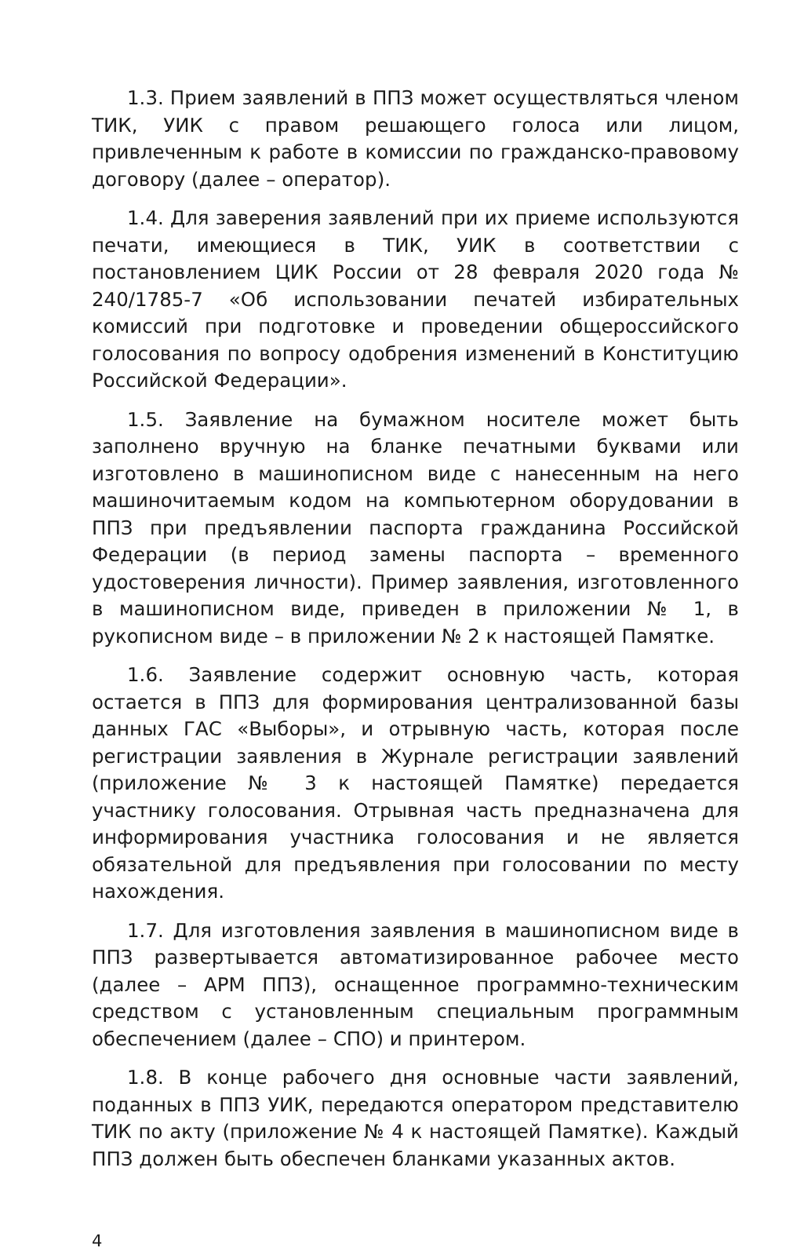1.3. Прием заявлений в ППЗ может осуществляться членом ТИК, УИК с правом решающего голоса или лицом, привлеченным к работе в комиссии по гражданско-правовому договору (далее – оператор).
1.4. Для заверения заявлений при их приеме используются печати, имеющиеся в ТИК, УИК в соответствии с постановлением ЦИК России от 28 февраля 2020 года № 240/1785-7 «Об использовании печатей избирательных комиссий при подготовке и проведении общероссийского голосования по вопросу одобрения изменений в Конституцию Российской Федерации».
1.5. Заявление на бумажном носителе может быть заполнено вручную на бланке печатными буквами или изготовлено в машинописном виде с нанесенным на него машиночитаемым кодом на компьютерном оборудовании в ППЗ при предъявлении паспорта гражданина Российской Федерации (в период замены паспорта – временного удостоверения личности). Пример заявления, изготовленного в машинописном виде, приведен в приложении № 1, в рукописном виде – в приложении № 2 к настоящей Памятке.
1.6. Заявление содержит основную часть, которая остается в ППЗ для формирования централизованной базы данных ГАС «Выборы», и отрывную часть, которая после регистрации заявления в Журнале регистрации заявлений (приложение № 3 к настоящей Памятке) передается участнику голосования. Отрывная часть предназначена для информирования участника голосования и не является обязательной для предъявления при голосовании по месту нахождения.
1.7. Для изготовления заявления в машинописном виде в ППЗ развертывается автоматизированное рабочее место (далее – АРМ ППЗ), оснащенное программно-техническим средством с установленным специальным программным обеспечением (далее – СПО) и принтером.
1.8. В конце рабочего дня основные части заявлений, поданных в ППЗ УИК, передаются оператором представителю ТИК по акту (приложение № 4 к настоящей Памятке). Каждый ППЗ должен быть обеспечен бланками указанных актов.
4